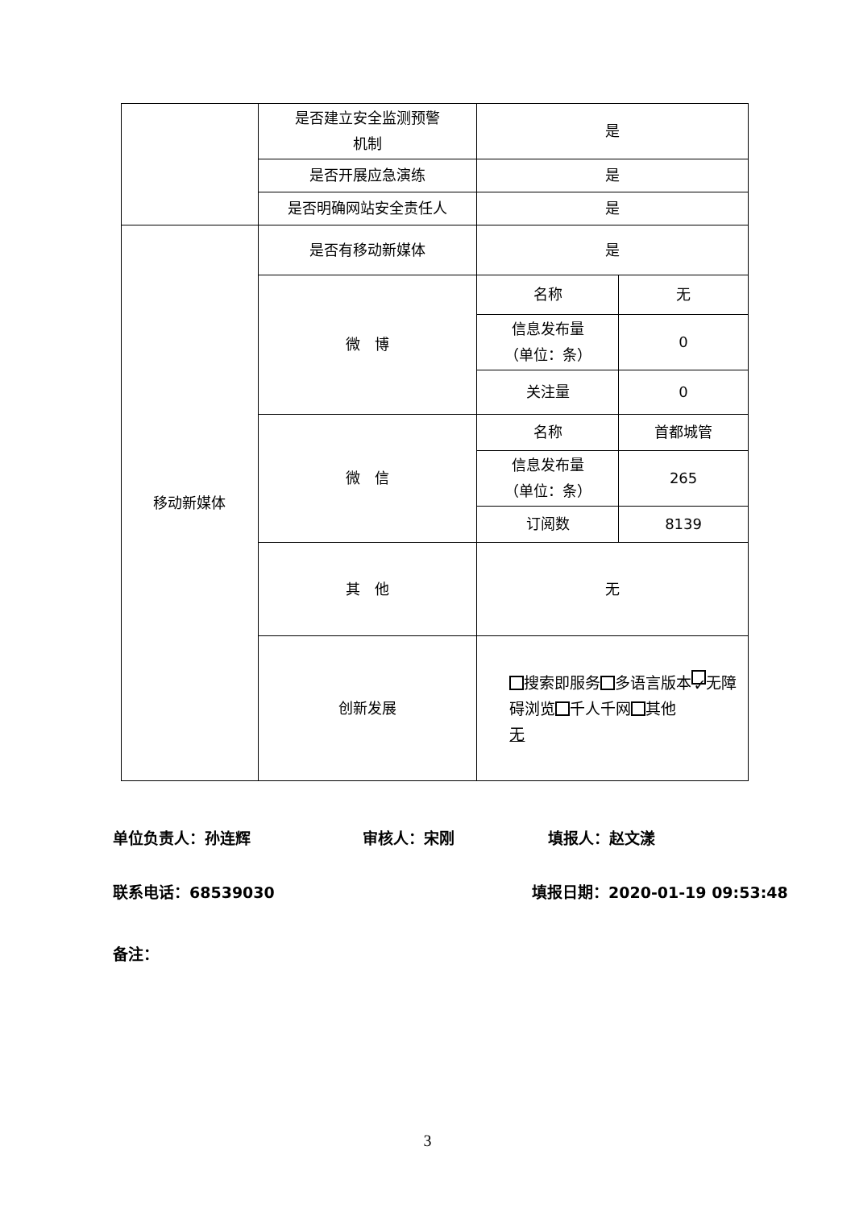| | 是否建立安全监测预警 机制 | 是 | |
| | 是否开展应急演练 | 是 | |
| | 是否明确网站安全责任人 | 是 | |
| 移动新媒体 | 是否有移动新媒体 | 是 | |
| | 微 博 | 名称 | 无 |
| | | 信息发布量 （单位：条） | 0 |
| | | 关注量 | 0 |
| | 微 信 | 名称 | 首都城管 |
| | | 信息发布量 （单位：条） | 265 |
| | | 订阅数 | 8139 |
| | 其 他 | 无 | |
| | 创新发展 | 搜索即服务 多语言版本 ✓ 无障碍浏览 千人千网 其他 无 | |
单位负责人：孙连辉 审核人：宋刚 填报人：赵文漾
联系电话：68539030 填报日期：2020-01-19 09:53:48
备注：
3